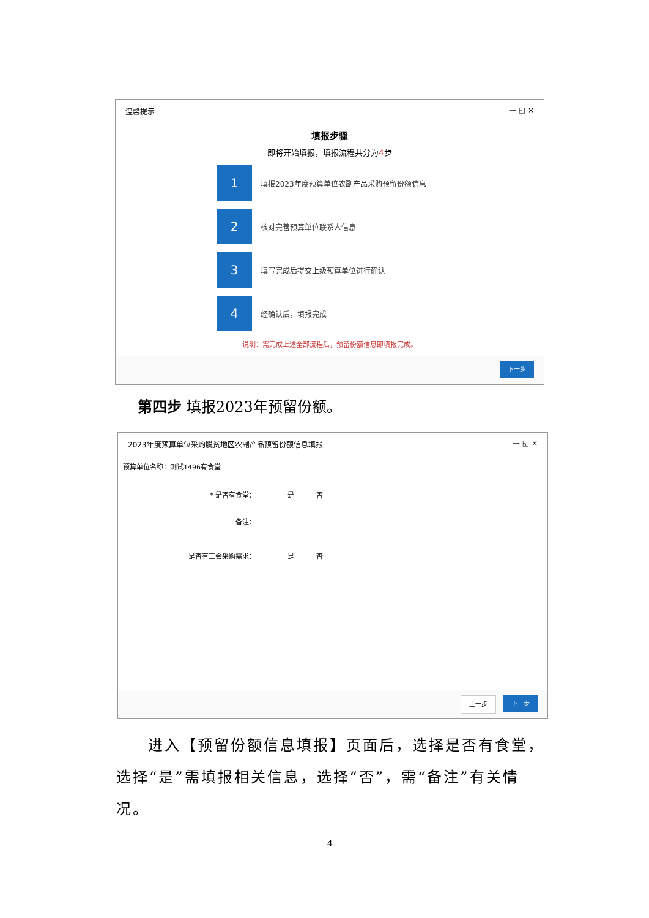温馨提示 — ◱ ×
填报步骤
即将开始填报，填报流程共分为4步
1
填报2023年度预算单位农副产品采购预留份额信息
2
核对完善预算单位联系人信息
3
填写完成后提交上级预算单位进行确认
4
经确认后，填报完成
说明：需完成上述全部流程后，预留份额信息即填报完成。
下一步
第四步 填报2023年预留份额。
2023年度预算单位采购脱贫地区农副产品预留份额信息填报 — ◱ ×
预算单位名称：测试1496有食堂
* 是否有食堂： 是 否
备注：
是否有工会采购需求： 是 否
上一步 下一步
进入【预留份额信息填报】页面后，选择是否有食堂，选择“是”需填报相关信息，选择“否”，需“备注”有关情况。
4